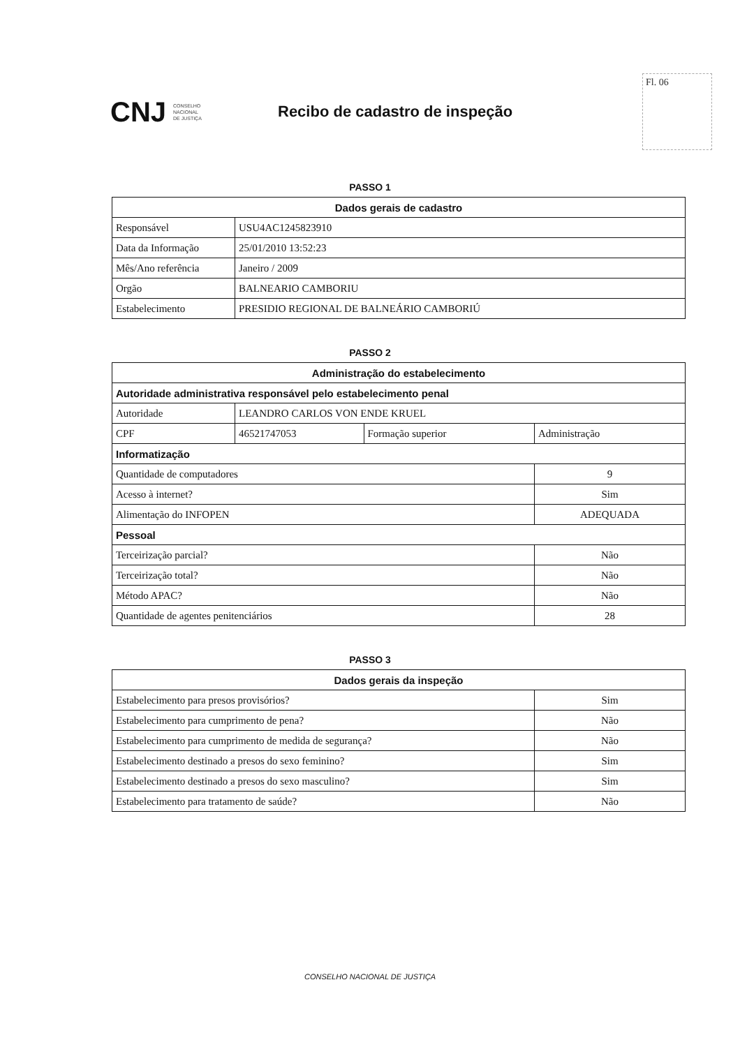CNJ
CONSELHO
NACIONAL
DE JUSTIÇA
Recibo de cadastro de inspeção
Fl. 06
PASSO 1
| Dados gerais de cadastro | |
| --- | --- |
| Responsável | USU4AC1245823910 |
| Data da Informação | 25/01/2010 13:52:23 |
| Mês/Ano referência | Janeiro / 2009 |
| Orgão | BALNEARIO CAMBORIU |
| Estabelecimento | PRESIDIO REGIONAL DE BALNEÁRIO CAMBORIÚ |
PASSO 2
| Administração do estabelecimento | | | |
| --- | --- | --- | --- |
| Autoridade administrativa responsável pelo estabelecimento penal | | | |
| Autoridade | LEANDRO CARLOS VON ENDE KRUEL | | |
| CPF | 46521747053 | Formação superior | Administração |
| Informatização | | | |
| Quantidade de computadores | | | 9 |
| Acesso à internet? | | | Sim |
| Alimentação do INFOPEN | | | ADEQUADA |
| Pessoal | | | |
| Terceirização parcial? | | | Não |
| Terceirização total? | | | Não |
| Método APAC? | | | Não |
| Quantidade de agentes penitenciários | | | 28 |
PASSO 3
| Dados gerais da inspeção | |
| --- | --- |
| Estabelecimento para presos provisórios? | Sim |
| Estabelecimento para cumprimento de pena? | Não |
| Estabelecimento para cumprimento de medida de segurança? | Não |
| Estabelecimento destinado a presos do sexo feminino? | Sim |
| Estabelecimento destinado a presos do sexo masculino? | Sim |
| Estabelecimento para tratamento de saúde? | Não |
CONSELHO NACIONAL DE JUSTIÇA